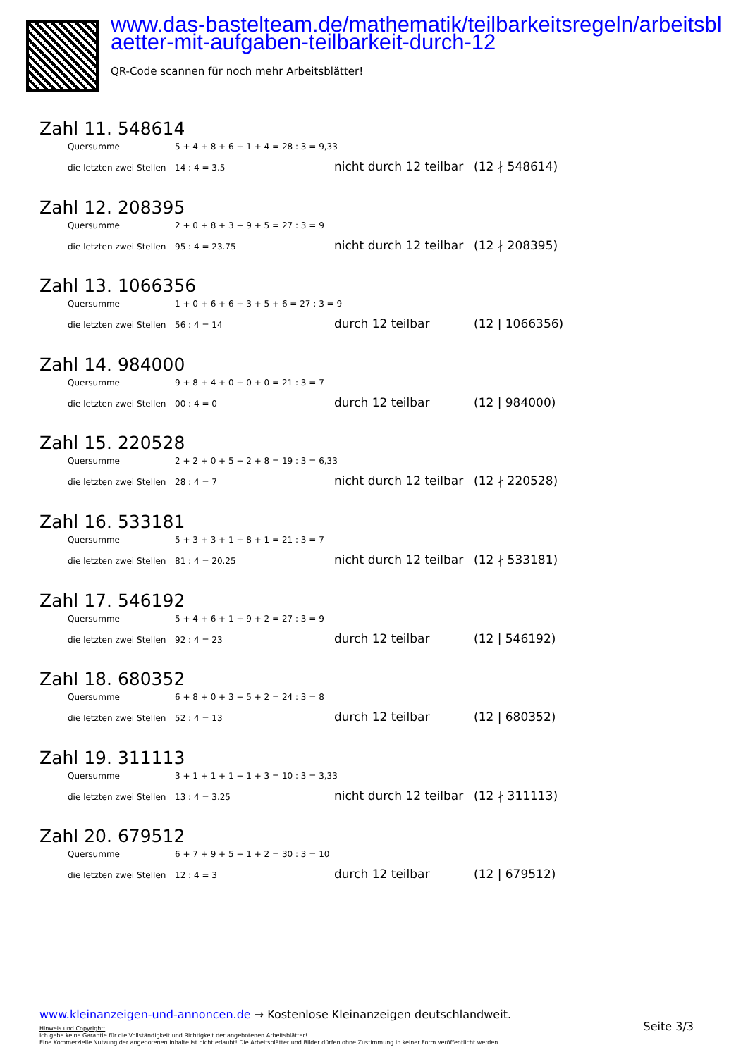www.das-bastelteam.de/mathematik/teilbarkeitsregeln/arbeitsblaetter-mit-aufgaben-teilbarkeit-durch-12
QR-Code scannen für noch mehr Arbeitsblätter!
Zahl 11. 548614
Quersumme 5 + 4 + 8 + 6 + 1 + 4 = 28 : 3 = 9,33
die letzten zwei Stellen 14 : 4 = 3.5 nicht durch 12 teilbar (12 ∤ 548614)
Zahl 12. 208395
Quersumme 2 + 0 + 8 + 3 + 9 + 5 = 27 : 3 = 9
die letzten zwei Stellen 95 : 4 = 23.75 nicht durch 12 teilbar (12 ∤ 208395)
Zahl 13. 1066356
Quersumme 1 + 0 + 6 + 6 + 3 + 5 + 6 = 27 : 3 = 9
die letzten zwei Stellen 56 : 4 = 14 durch 12 teilbar (12 | 1066356)
Zahl 14. 984000
Quersumme 9 + 8 + 4 + 0 + 0 + 0 = 21 : 3 = 7
die letzten zwei Stellen 00 : 4 = 0 durch 12 teilbar (12 | 984000)
Zahl 15. 220528
Quersumme 2 + 2 + 0 + 5 + 2 + 8 = 19 : 3 = 6,33
die letzten zwei Stellen 28 : 4 = 7 nicht durch 12 teilbar (12 ∤ 220528)
Zahl 16. 533181
Quersumme 5 + 3 + 3 + 1 + 8 + 1 = 21 : 3 = 7
die letzten zwei Stellen 81 : 4 = 20.25 nicht durch 12 teilbar (12 ∤ 533181)
Zahl 17. 546192
Quersumme 5 + 4 + 6 + 1 + 9 + 2 = 27 : 3 = 9
die letzten zwei Stellen 92 : 4 = 23 durch 12 teilbar (12 | 546192)
Zahl 18. 680352
Quersumme 6 + 8 + 0 + 3 + 5 + 2 = 24 : 3 = 8
die letzten zwei Stellen 52 : 4 = 13 durch 12 teilbar (12 | 680352)
Zahl 19. 311113
Quersumme 3 + 1 + 1 + 1 + 1 + 3 = 10 : 3 = 3,33
die letzten zwei Stellen 13 : 4 = 3.25 nicht durch 12 teilbar (12 ∤ 311113)
Zahl 20. 679512
Quersumme 6 + 7 + 9 + 5 + 1 + 2 = 30 : 3 = 10
die letzten zwei Stellen 12 : 4 = 3 durch 12 teilbar (12 | 679512)
www.kleinanzeigen-und-annoncen.de → Kostenlose Kleinanzeigen deutschlandweit.
Hinweis und Copyright:
Ich gebe keine Garantie für die Vollständigkeit und Richtigkeit der angebotenen Arbeitsblätter!
Eine Kommerzielle Nutzung der angebotenen Inhalte ist nicht erlaubt! Die Arbeitsblätter und Bilder dürfen ohne Zustimmung in keiner Form veröffentlicht werden.
Seite 3/3